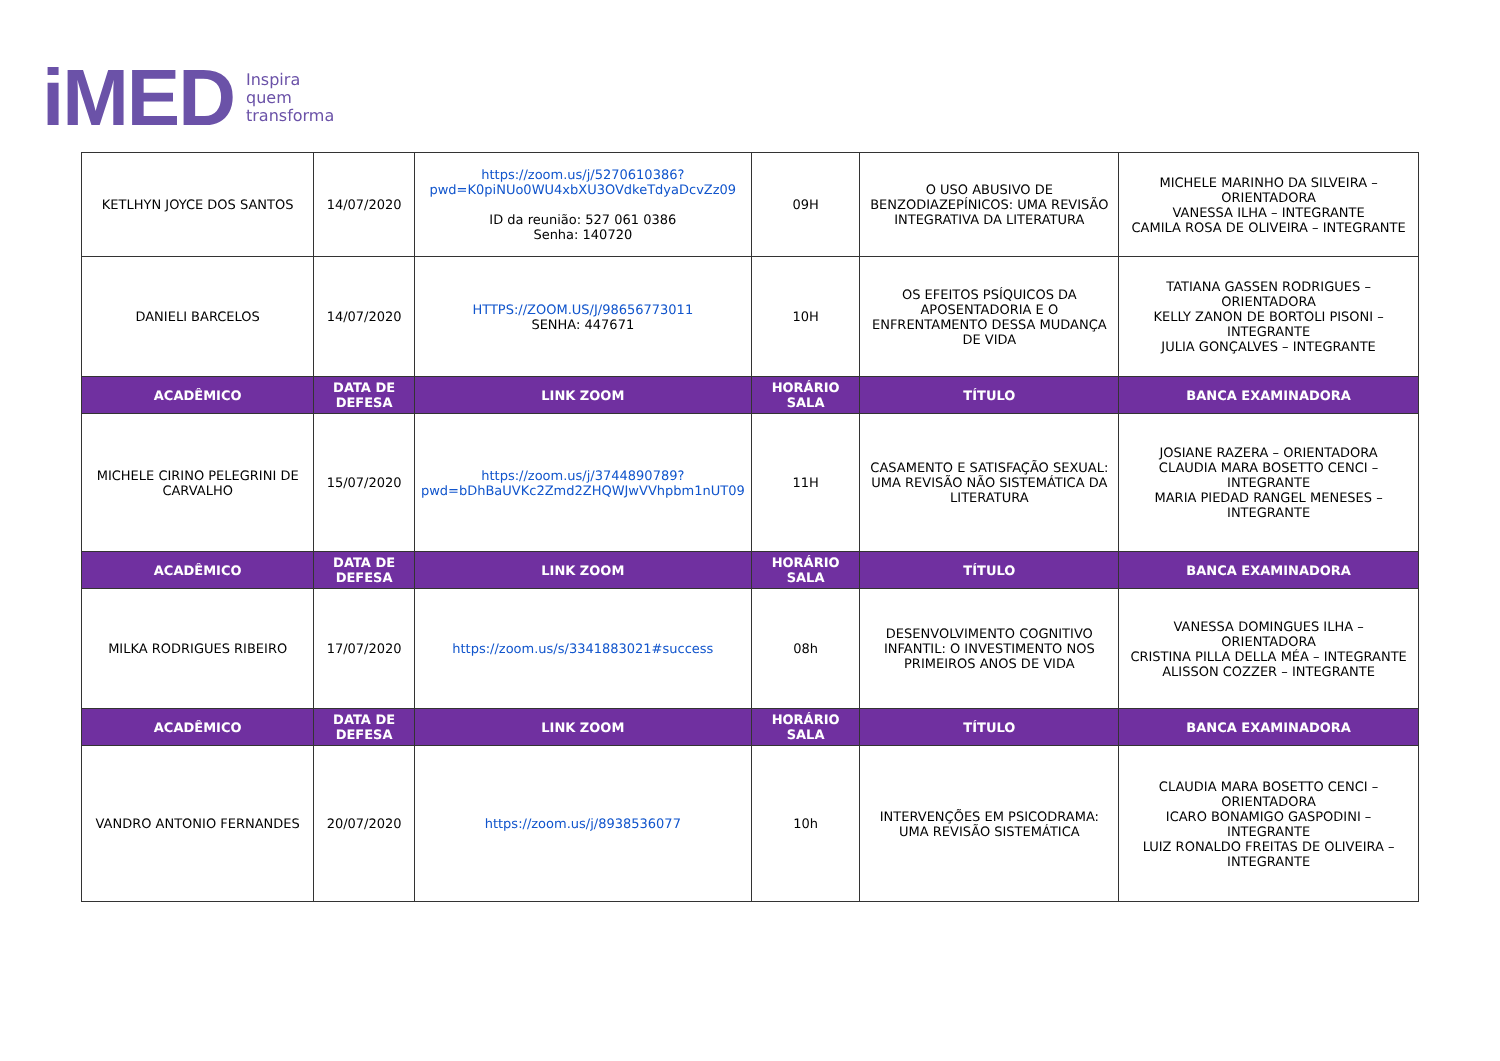iMED Inspira
quem
transforma
| KETLHYN JOYCE DOS SANTOS | 14/07/2020 | https://zoom.us/j/5270610386?pwd=K0piNUo0WU4xbXU3OVdkeTdyaDcvZz09 ID da reunião: 527 061 0386 Senha: 140720 | 09H | O USO ABUSIVO DE BENZODIAZEPÍNICOS: UMA REVISÃO INTEGRATIVA DA LITERATURA | MICHELE MARINHO DA SILVEIRA – ORIENTADORA VANESSA ILHA – INTEGRANTE CAMILA ROSA DE OLIVEIRA – INTEGRANTE |
| DANIELI BARCELOS | 14/07/2020 | HTTPS://ZOOM.US/J/98656773011 SENHA: 447671 | 10H | OS EFEITOS PSÍQUICOS DA APOSENTADORIA E O ENFRENTAMENTO DESSA MUDANÇA DE VIDA | TATIANA GASSEN RODRIGUES – ORIENTADORA KELLY ZANON DE BORTOLI PISONI – INTEGRANTE JULIA GONÇALVES – INTEGRANTE |
| ACADÊMICO | DATA DE DEFESA | LINK ZOOM | HORÁRIO SALA | TÍTULO | BANCA EXAMINADORA |
| MICHELE CIRINO PELEGRINI DE CARVALHO | 15/07/2020 | https://zoom.us/j/3744890789?pwd=bDhBaUVKc2Zmd2ZHQWJwVVhpbm1nUT09 | 11H | CASAMENTO E SATISFAÇÃO SEXUAL: UMA REVISÃO NÃO SISTEMÁTICA DA LITERATURA | JOSIANE RAZERA – ORIENTADORA CLAUDIA MARA BOSETTO CENCI – INTEGRANTE MARIA PIEDAD RANGEL MENESES – INTEGRANTE |
| ACADÊMICO | DATA DE DEFESA | LINK ZOOM | HORÁRIO SALA | TÍTULO | BANCA EXAMINADORA |
| MILKA RODRIGUES RIBEIRO | 17/07/2020 | https://zoom.us/s/3341883021#success | 08h | DESENVOLVIMENTO COGNITIVO INFANTIL: O INVESTIMENTO NOS PRIMEIROS ANOS DE VIDA | VANESSA DOMINGUES ILHA – ORIENTADORA CRISTINA PILLA DELLA MÉA – INTEGRANTE ALISSON COZZER – INTEGRANTE |
| ACADÊMICO | DATA DE DEFESA | LINK ZOOM | HORÁRIO SALA | TÍTULO | BANCA EXAMINADORA |
| VANDRO ANTONIO FERNANDES | 20/07/2020 | https://zoom.us/j/8938536077 | 10h | INTERVENÇÕES EM PSICODRAMA: UMA REVISÃO SISTEMÁTICA | CLAUDIA MARA BOSETTO CENCI – ORIENTADORA ICARO BONAMIGO GASPODINI – INTEGRANTE LUIZ RONALDO FREITAS DE OLIVEIRA – INTEGRANTE |